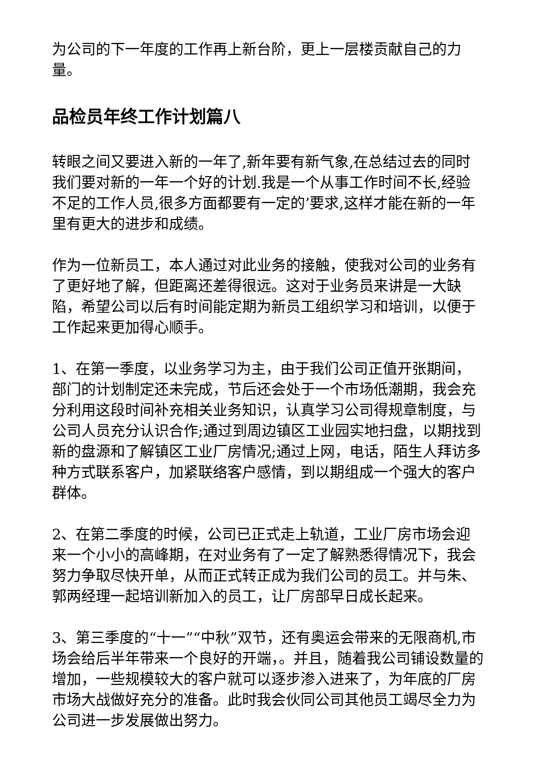为公司的下一年度的工作再上新台阶，更上一层楼贡献自己的力量。
品检员年终工作计划篇八
转眼之间又要进入新的一年了,新年要有新气象,在总结过去的同时我们要对新的一年一个好的计划.我是一个从事工作时间不长,经验不足的工作人员,很多方面都要有一定的’要求,这样才能在新的一年里有更大的进步和成绩。
作为一位新员工，本人通过对此业务的接触，使我对公司的业务有了更好地了解，但距离还差得很远。这对于业务员来讲是一大缺陷，希望公司以后有时间能定期为新员工组织学习和培训，以便于工作起来更加得心顺手。
1、在第一季度，以业务学习为主，由于我们公司正值开张期间，部门的计划制定还未完成，节后还会处于一个市场低潮期，我会充分利用这段时间补充相关业务知识，认真学习公司得规章制度，与公司人员充分认识合作;通过到周边镇区工业园实地扫盘，以期找到新的盘源和了解镇区工业厂房情况;通过上网，电话，陌生人拜访多种方式联系客户，加紧联络客户感情，到以期组成一个强大的客户群体。
2、在第二季度的时候，公司已正式走上轨道，工业厂房市场会迎来一个小小的高峰期，在对业务有了一定了解熟悉得情况下，我会努力争取尽快开单，从而正式转正成为我们公司的员工。并与朱、郭两经理一起培训新加入的员工，让厂房部早日成长起来。
3、第三季度的“十一”“中秋”双节，还有奥运会带来的无限商机,市场会给后半年带来一个良好的开端，。并且，随着我公司铺设数量的增加，一些规模较大的客户就可以逐步渗入进来了，为年底的厂房市场大战做好充分的准备。此时我会伙同公司其他员工竭尽全力为公司进一步发展做出努力。